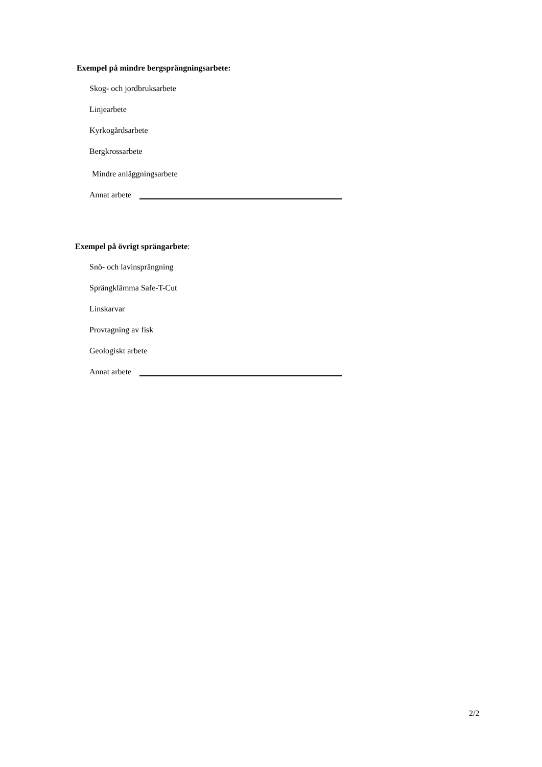Exempel på mindre bergsprängningsarbete:
Skog- och jordbruksarbete
Linjearbete
Kyrkogårdsarbete
Bergkrossarbete
Mindre anläggningsarbete
Annat arbete
Exempel på övrigt sprängarbete:
Snö- och lavinsprängning
Sprängklämma Safe-T-Cut
Linskarvar
Provtagning av fisk
Geologiskt arbete
Annat arbete
2/2